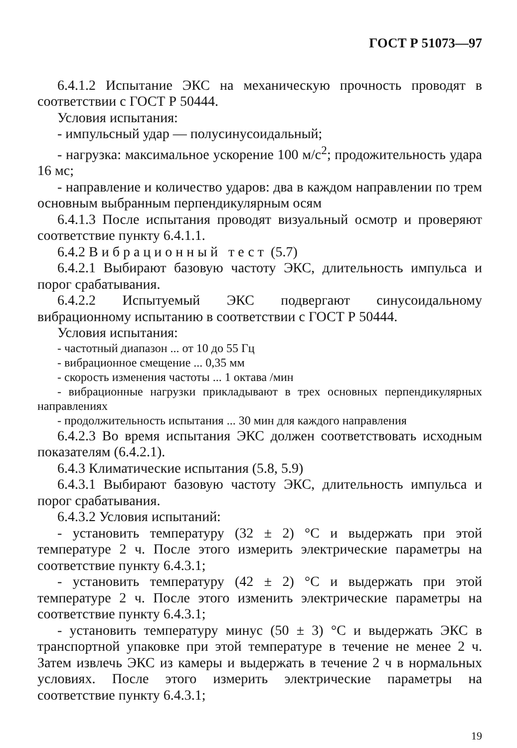ГОСТ Р 51073—97
6.4.1.2 Испытание ЭКС на механическую прочность проводят в соответствии с ГОСТ Р 50444.
Условия испытания:
- импульсный удар — полусинусоидальный;
- нагрузка: максимальное ускорение 100 м/с<sup>2</sup>; продожительность удара 16 мс;
- направление и количество ударов: два в каждом направлении по трем основным выбранным перпендикулярным осям
6.4.1.3 После испытания проводят визуальный осмотр и проверяют соответствие пункту 6.4.1.1.
6.4.2 Вибрационный тест (5.7)
6.4.2.1 Выбирают базовую частоту ЭКС, длительность импульса и порог срабатывания.
6.4.2.2 Испытуемый ЭКС подвергают синусоидальному вибрационному испытанию в соответствии с ГОСТ Р 50444.
Условия испытания:
- частотный диапазон ... от 10 до 55 Гц
- вибрационное смещение ... 0,35 мм
- скорость изменения частоты ... 1 октава /мин
- вибрационные нагрузки прикладывают в трех основных перпендикулярных направлениях
- продолжительность испытания ... 30 мин для каждого направления
6.4.2.3 Во время испытания ЭКС должен соответствовать исходным показателям (6.4.2.1).
6.4.3 Климатические испытания (5.8, 5.9)
6.4.3.1 Выбирают базовую частоту ЭКС, длительность импульса и порог срабатывания.
6.4.3.2 Условия испытаний:
- установить температуру (32 ± 2) °С и выдержать при этой температуре 2 ч. После этого измерить электрические параметры на соответствие пункту 6.4.3.1;
- установить температуру (42 ± 2) °С и выдержать при этой температуре 2 ч. После этого изменить электрические параметры на соответствие пункту 6.4.3.1;
- установить температуру минус (50 ± 3) °С и выдержать ЭКС в транспортной упаковке при этой температуре в течение не менее 2 ч. Затем извлечь ЭКС из камеры и выдержать в течение 2 ч в нормальных условиях. После этого измерить электрические параметры на соответствие пункту 6.4.3.1;
19